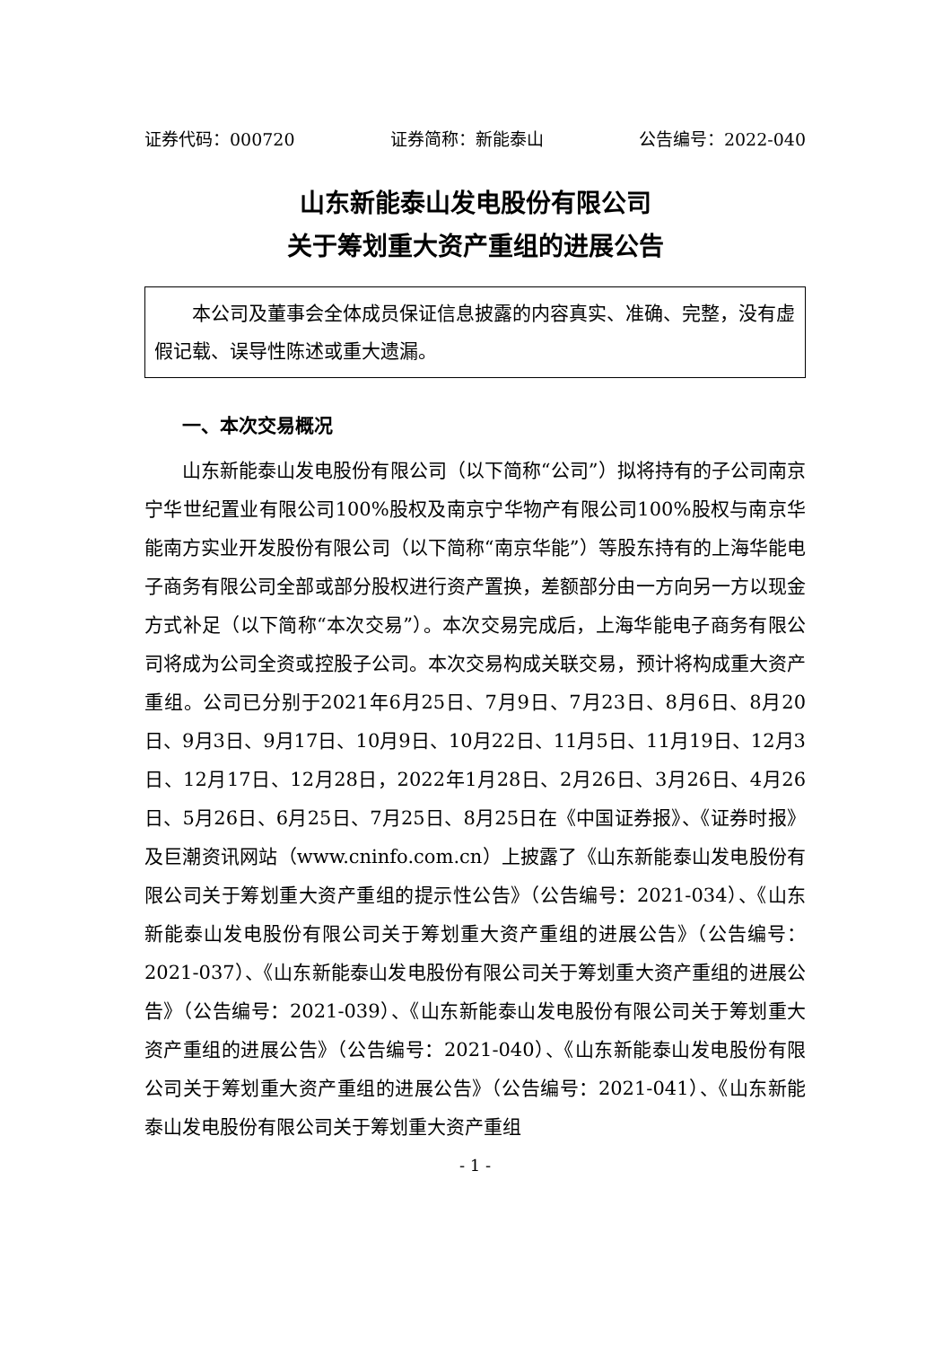证券代码：000720 证券简称：新能泰山 公告编号：2022-040
山东新能泰山发电股份有限公司
关于筹划重大资产重组的进展公告
本公司及董事会全体成员保证信息披露的内容真实、准确、完整，没有虚假记载、误导性陈述或重大遗漏。
一、本次交易概况
山东新能泰山发电股份有限公司（以下简称“公司”）拟将持有的子公司南京宁华世纪置业有限公司100%股权及南京宁华物产有限公司100%股权与南京华能南方实业开发股份有限公司（以下简称“南京华能”）等股东持有的上海华能电子商务有限公司全部或部分股权进行资产置换，差额部分由一方向另一方以现金方式补足（以下简称“本次交易”）。本次交易完成后，上海华能电子商务有限公司将成为公司全资或控股子公司。本次交易构成关联交易，预计将构成重大资产重组。公司已分别于2021年6月25日、7月9日、7月23日、8月6日、8月20日、9月3日、9月17日、10月9日、10月22日、11月5日、11月19日、12月3日、12月17日、12月28日，2022年1月28日、2月26日、3月26日、4月26日、5月26日、6月25日、7月25日、8月25日在《中国证券报》、《证券时报》及巨潮资讯网站（www.cninfo.com.cn）上披露了《山东新能泰山发电股份有限公司关于筹划重大资产重组的提示性公告》（公告编号：2021-034）、《山东新能泰山发电股份有限公司关于筹划重大资产重组的进展公告》（公告编号：2021-037）、《山东新能泰山发电股份有限公司关于筹划重大资产重组的进展公告》（公告编号：2021-039）、《山东新能泰山发电股份有限公司关于筹划重大资产重组的进展公告》（公告编号：2021-040）、《山东新能泰山发电股份有限公司关于筹划重大资产重组的进展公告》（公告编号：2021-041）、《山东新能泰山发电股份有限公司关于筹划重大资产重组
- 1 -